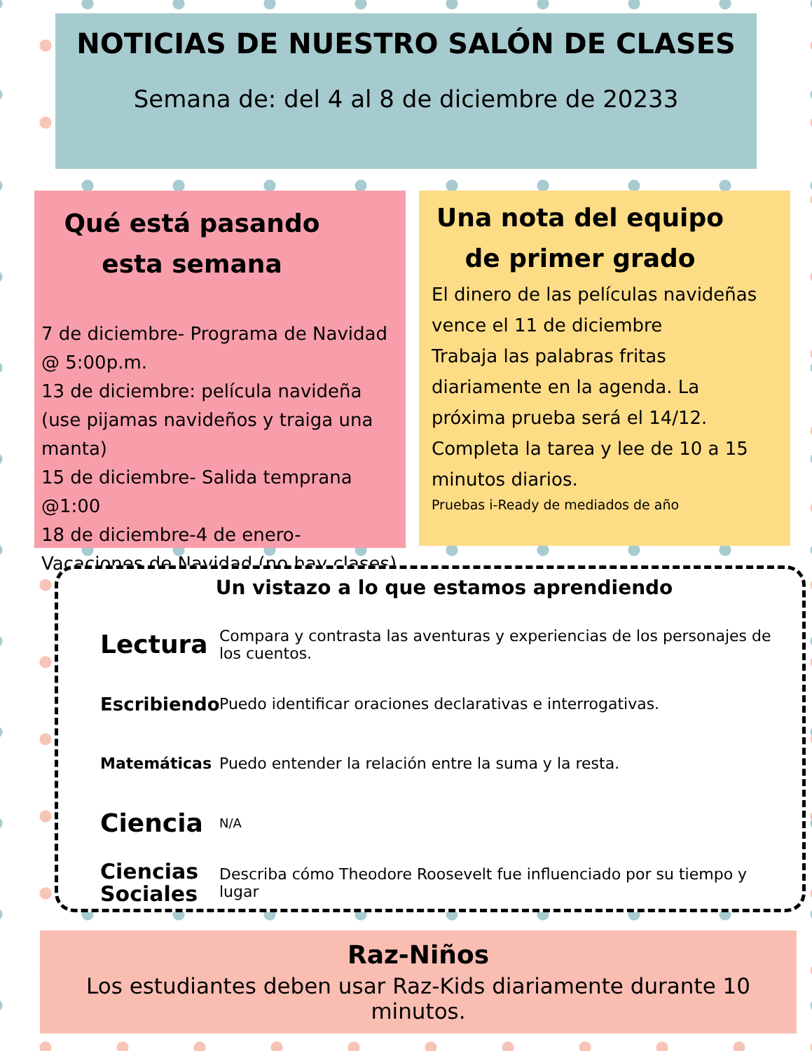NOTICIAS DE NUESTRO SALÓN DE CLASES
Semana de: del 4 al 8 de diciembre de 20233
Qué está pasando esta semana
7 de diciembre- Programa de Navidad @ 5:00p.m.
13 de diciembre: película navideña (use pijamas navideños y traiga una manta)
15 de diciembre- Salida temprana @1:00
18 de diciembre-4 de enero- Vacaciones de Navidad (no hay clases)
Una nota del equipo de primer grado
El dinero de las películas navideñas vence el 11 de diciembre
Trabaja las palabras fritas diariamente en la agenda. La próxima prueba será el 14/12.
Completa la tarea y lee de 10 a 15 minutos diarios.
Pruebas i-Ready de mediados de año
Un vistazo a lo que estamos aprendiendo
Lectura Compara y contrasta las aventuras y experiencias de los personajes de los cuentos.
Escribiendo Puedo identificar oraciones declarativas e interrogativas.
Matemáticas Puedo entender la relación entre la suma y la resta.
Ciencia N/A
Ciencias Sociales Describa cómo Theodore Roosevelt fue influenciado por su tiempo y lugar
Raz-Niños
Los estudiantes deben usar Raz-Kids diariamente durante 10 minutos.